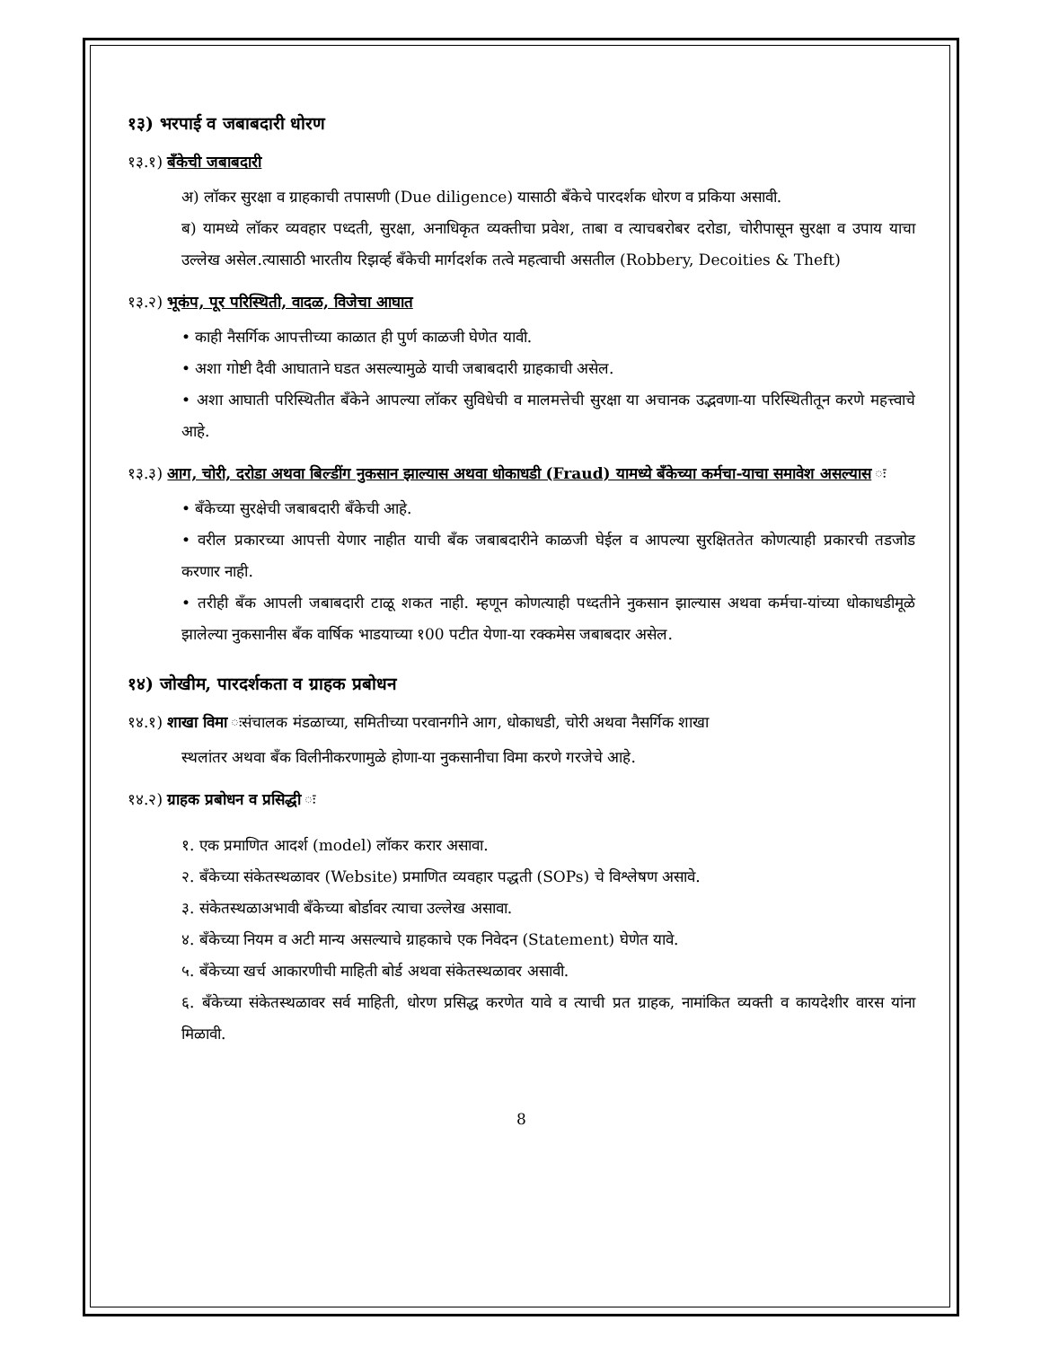१३) भरपाई व जबाबदारी धोरण
१३.१) बँकेची जबाबदारी
अ) लॉकर सुरक्षा व ग्राहकाची तपासणी (Due diligence) यासाठी बँकेचे पारदर्शक धोरण व प्रकिया असावी.
ब) यामध्ये लॉकर व्यवहार पध्दती, सुरक्षा, अनाधिकृत व्यक्तीचा प्रवेश, ताबा व त्याचबरोबर दरोडा, चोरीपासून सुरक्षा व उपाय याचा उल्लेख असेल.त्यासाठी भारतीय रिझर्व्ह बँकेची मार्गदर्शक तत्वे महत्वाची असतील (Robbery, Decoities & Theft)
१३.२) भूकंप, पूर परिस्थिती, वादळ, विजेचा आघात
• काही नैसर्गिक आपत्तीच्या काळात ही पुर्ण काळजी घेणेत यावी.
• अशा गोष्टी दैवी आघाताने घडत असल्यामुळे याची जबाबदारी ग्राहकाची असेल.
• अशा आघाती परिस्थितीत बँकेने आपल्या लॉकर सुविधेची व मालमत्तेची सुरक्षा या अचानक उद्भवणा-या परिस्थितीतून करणे महत्त्वाचे आहे.
१३.३) आग, चोरी, दरोडा अथवा बिल्डींग नुकसान झाल्यास अथवा धोकाधडी (Fraud) यामध्ये बँकेच्या कर्मचा-याचा समावेश असल्यास ः
• बँकेच्या सुरक्षेची जबाबदारी बँकेची आहे.
• वरील प्रकारच्या आपत्ती येणार नाहीत याची बँक जबाबदारीने काळजी घेईल व आपल्या सुरक्षिततेत कोणत्याही प्रकारची तडजोड करणार नाही.
• तरीही बँक आपली जबाबदारी टाळू शकत नाही. म्हणून कोणत्याही पध्दतीने नुकसान झाल्यास अथवा कर्मचा-यांच्या धोकाधडीमूळे झालेल्या नुकसानीस बँक वार्षिक भाडयाच्या १00 पटीत येणा-या रक्कमेस जबाबदार असेल.
१४) जोखीम, पारदर्शकता व ग्राहक प्रबोधन
१४.१) शाखा विमा ःसंचालक मंडळाच्या, समितीच्या परवानगीने आग, धोकाधडी, चोरी अथवा नैसर्गिक शाखा
स्थलांतर अथवा बँक विलीनीकरणामुळे होणा-या नुकसानीचा विमा करणे गरजेचे आहे.
१४.२) ग्राहक प्रबोधन व प्रसिद्धी ः
१. एक प्रमाणित आदर्श (model) लॉकर करार असावा.
२. बँकेच्या संकेतस्थळावर (Website) प्रमाणित व्यवहार पद्धती (SOPs) चे विश्लेषण असावे.
३. संकेतस्थळाअभावी बँकेच्या बोर्डावर त्याचा उल्लेख असावा.
४. बँकेच्या नियम व अटी मान्य असल्याचे ग्राहकाचे एक निवेदन (Statement) घेणेत यावे.
५. बँकेच्या खर्च आकारणीची माहिती बोर्ड अथवा संकेतस्थळावर असावी.
६. बँकेच्या संकेतस्थळावर सर्व माहिती, धोरण प्रसिद्ध करणेत यावे व त्याची प्रत ग्राहक, नामांकित व्यक्ती व कायदेशीर वारस यांना मिळावी.
8